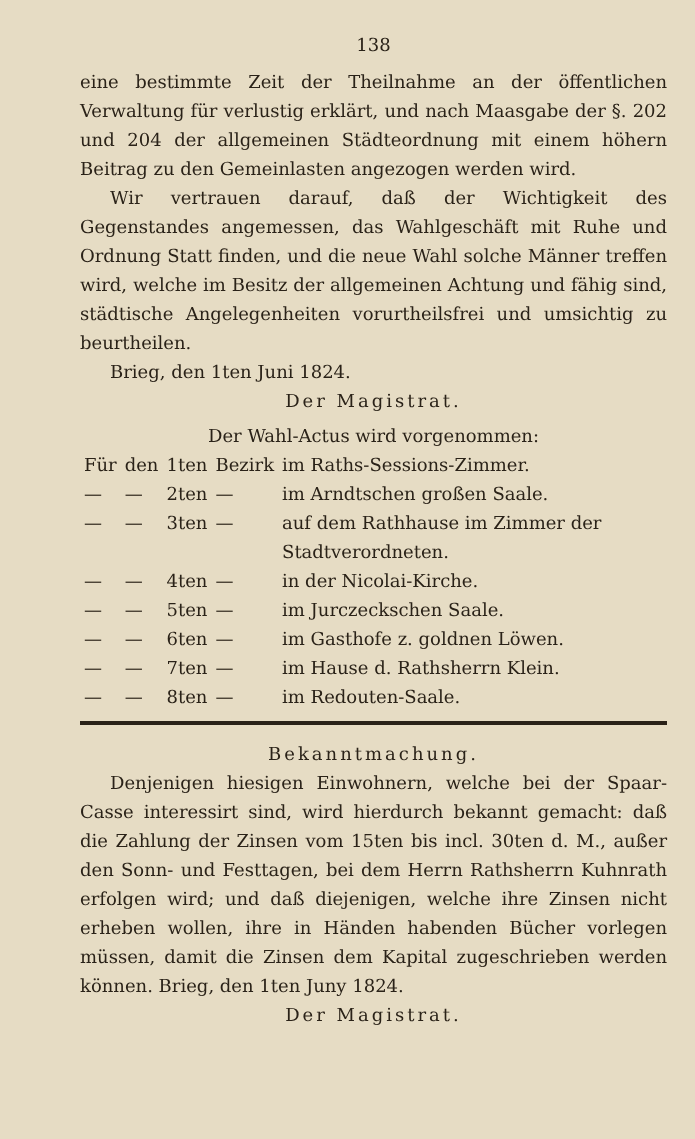138
eine bestimmte Zeit der Theilnahme an der öffentlichen Verwaltung für verlustig erklärt, und nach Maasgabe der §. 202 und 204 der allgemeinen Städteordnung mit einem höhern Beitrag zu den Gemeinlasten angezogen werden wird.
Wir vertrauen darauf, daß der Wichtigkeit des Gegenstandes angemessen, das Wahlgeschäft mit Ruhe und Ordnung Statt finden, und die neue Wahl solche Männer treffen wird, welche im Besitz der allgemeinen Achtung und fähig sind, städtische Angelegenheiten vorurtheilsfrei und umsichtig zu beurtheilen.
Brieg, den 1ten Juni 1824.
Der Magistrat.
Der Wahl-Actus wird vorgenommen:
| Für | den | 1ten | Bezirk | im Raths-Sessions-Zimmer. |
| — | — | 2ten | — | im Arndtschen großen Saale. |
| — | — | 3ten | — | auf dem Rathhause im Zimmer der Stadtverordneten. |
| — | — | 4ten | — | in der Nicolai-Kirche. |
| — | — | 5ten | — | im Jurczeckschen Saale. |
| — | — | 6ten | — | im Gasthofe z. goldnen Löwen. |
| — | — | 7ten | — | im Hause d. Rathsherrn Klein. |
| — | — | 8ten | — | im Redouten-Saale. |
Bekanntmachung.
Denjenigen hiesigen Einwohnern, welche bei der Spaar-Casse interessirt sind, wird hierdurch bekannt gemacht: daß die Zahlung der Zinsen vom 15ten bis incl. 30ten d. M., außer den Sonn- und Festtagen, bei dem Herrn Rathsherrn Kuhnrath erfolgen wird; und daß diejenigen, welche ihre Zinsen nicht erheben wollen, ihre in Händen habenden Bücher vorlegen müssen, damit die Zinsen dem Kapital zugeschrieben werden können. Brieg, den 1ten Juny 1824.
Der Magistrat.